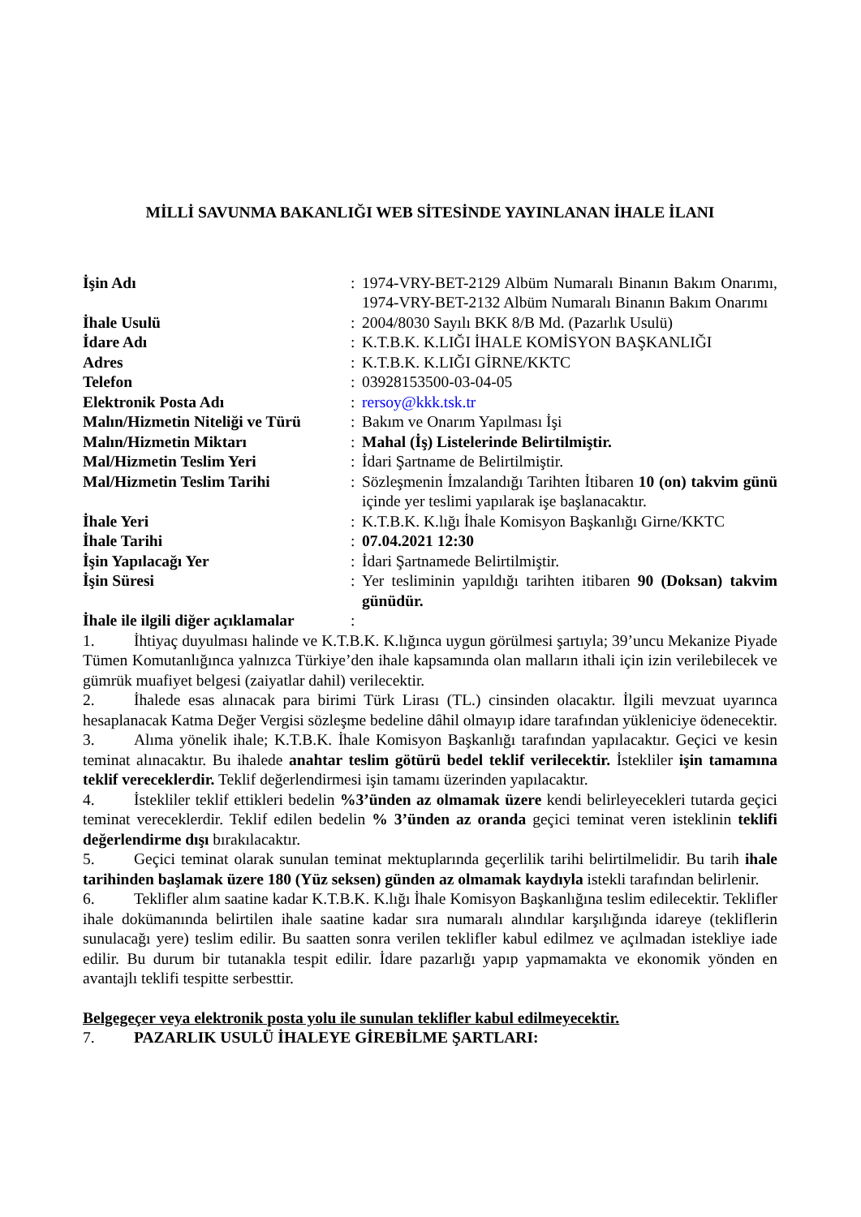MİLLİ SAVUNMA BAKANLIĞI WEB SİTESİNDE YAYINLANAN İHALE İLANI
| İşin Adı | : | 1974-VRY-BET-2129 Albüm Numaralı Binanın Bakım Onarımı, 1974-VRY-BET-2132 Albüm Numaralı Binanın Bakım Onarımı |
| İhale Usulü | : | 2004/8030 Sayılı BKK 8/B Md. (Pazarlık Usulü) |
| İdare Adı | : | K.T.B.K. K.LIĞI İHALE KOMİSYON BAŞKANLIĞI |
| Adres | : | K.T.B.K. K.LIĞI GİRNE/KKTC |
| Telefon | : | 03928153500-03-04-05 |
| Elektronik Posta Adı | : | rersoy@kkk.tsk.tr |
| Malın/Hizmetin Niteliği ve Türü | : | Bakım ve Onarım Yapılması İşi |
| Malın/Hizmetin Miktarı | : | Mahal (İş) Listelerinde Belirtilmiştir. |
| Mal/Hizmetin Teslim Yeri | : | İdari Şartname de Belirtilmiştir. |
| Mal/Hizmetin Teslim Tarihi | : | Sözleşmenin İmzalandığı Tarihten İtibaren 10 (on) takvim günü içinde yer teslimi yapılarak işe başlanacaktır. |
| İhale Yeri | : | K.T.B.K. K.lığı İhale Komisyon Başkanlığı Girne/KKTC |
| İhale Tarihi | : | 07.04.2021 12:30 |
| İşin Yapılacağı Yer | : | İdari Şartnamede Belirtilmiştir. |
| İşin Süresi | : | Yer tesliminin yapıldığı tarihten itibaren 90 (Doksan) takvim günüdür. |
| İhale ile ilgili diğer açıklamalar | : | |
1. İhtiyaç duyulması halinde ve K.T.B.K. K.lığınca uygun görülmesi şartıyla; 39’uncu Mekanize Piyade Tümen Komutanlığınca yalnızca Türkiye’den ihale kapsamında olan malların ithali için izin verilebilecek ve gümrük muafiyet belgesi (zaiyatlar dahil) verilecektir.
2. İhalede esas alınacak para birimi Türk Lirası (TL.) cinsinden olacaktır. İlgili mevzuat uyarınca hesaplanacak Katma Değer Vergisi sözleşme bedeline dâhil olmayıp idare tarafından yükleniciye ödenecektir.
3. Alıma yönelik ihale; K.T.B.K. İhale Komisyon Başkanlığı tarafından yapılacaktır. Geçici ve kesin teminat alınacaktır. Bu ihalede anahtar teslim götürü bedel teklif verilecektir. İstekliler işin tamamına teklif vereceklerdir. Teklif değerlendirmesi işin tamamı üzerinden yapılacaktır.
4. İstekliler teklif ettikleri bedelin %3’ünden az olmamak üzere kendi belirleyecekleri tutarda geçici teminat vereceklerdir. Teklif edilen bedelin % 3’ünden az oranda geçici teminat veren isteklinin teklifi değerlendirme dışı bırakılacaktır.
5. Geçici teminat olarak sunulan teminat mektuplarında geçerlilik tarihi belirtilmelidir. Bu tarih ihale tarihinden başlamak üzere 180 (Yüz seksen) günden az olmamak kaydıyla istekli tarafından belirlenir.
6. Teklifler alım saatine kadar K.T.B.K. K.lığı İhale Komisyon Başkanlığına teslim edilecektir. Teklifler ihale dokümanında belirtilen ihale saatine kadar sıra numaralı alındılar karşılığında idareye (tekliflerin sunulacağı yere) teslim edilir. Bu saatten sonra verilen teklifler kabul edilmez ve açılmadan istekliye iade edilir. Bu durum bir tutanakla tespit edilir. İdare pazarlığı yapıp yapmamakta ve ekonomik yönden en avantajlı teklifi tespitte serbesttir.
Belgegeçer veya elektronik posta yolu ile sunulan teklifler kabul edilmeyecektir.
7. PAZARLIK USULÜ İHALEYE GİREBİLME ŞARTLARI: